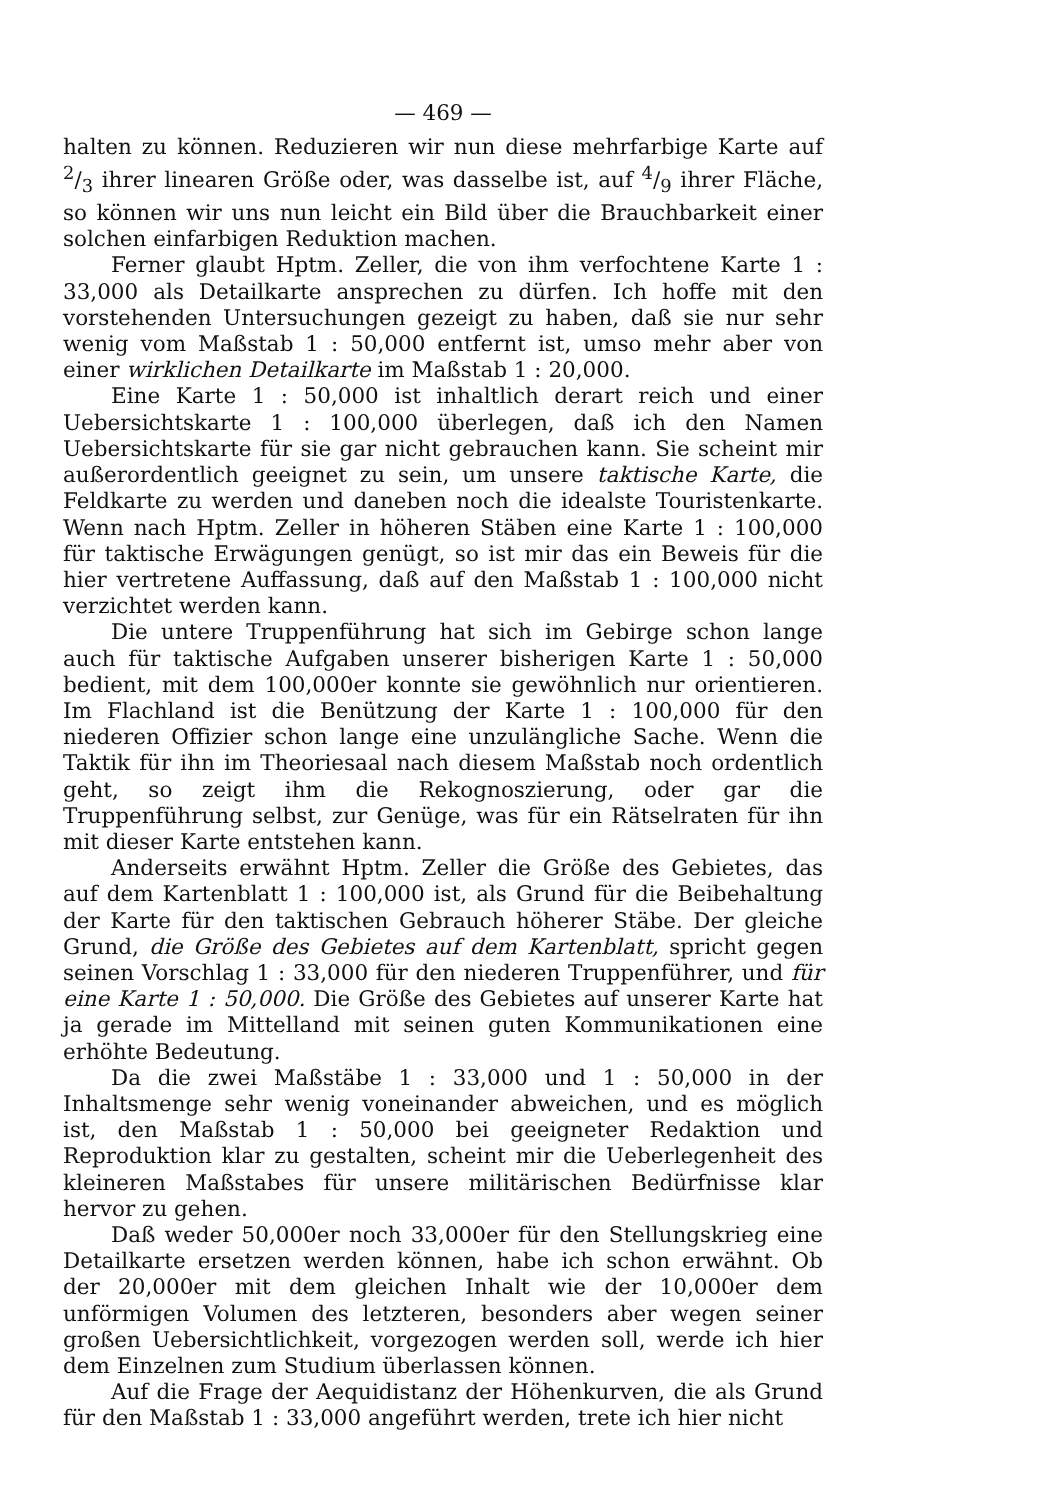— 469 —
halten zu können. Reduzieren wir nun diese mehrfarbige Karte auf 2/3 ihrer linearen Größe oder, was dasselbe ist, auf 4/9 ihrer Fläche, so können wir uns nun leicht ein Bild über die Brauchbarkeit einer solchen einfarbigen Reduktion machen.
Ferner glaubt Hptm. Zeller, die von ihm verfochtene Karte 1 : 33,000 als Detailkarte ansprechen zu dürfen. Ich hoffe mit den vorstehenden Untersuchungen gezeigt zu haben, daß sie nur sehr wenig vom Maßstab 1 : 50,000 entfernt ist, umso mehr aber von einer wirklichen Detailkarte im Maßstab 1 : 20,000.
Eine Karte 1 : 50,000 ist inhaltlich derart reich und einer Uebersichtskarte 1 : 100,000 überlegen, daß ich den Namen Uebersichtskarte für sie gar nicht gebrauchen kann. Sie scheint mir außerordentlich geeignet zu sein, um unsere taktische Karte, die Feldkarte zu werden und daneben noch die idealste Touristenkarte. Wenn nach Hptm. Zeller in höheren Stäben eine Karte 1 : 100,000 für taktische Erwägungen genügt, so ist mir das ein Beweis für die hier vertretene Auffassung, daß auf den Maßstab 1 : 100,000 nicht verzichtet werden kann.
Die untere Truppenführung hat sich im Gebirge schon lange auch für taktische Aufgaben unserer bisherigen Karte 1 : 50,000 bedient, mit dem 100,000er konnte sie gewöhnlich nur orientieren. Im Flachland ist die Benützung der Karte 1 : 100,000 für den niederen Offizier schon lange eine unzulängliche Sache. Wenn die Taktik für ihn im Theoriesaal nach diesem Maßstab noch ordentlich geht, so zeigt ihm die Rekognoszierung, oder gar die Truppenführung selbst, zur Genüge, was für ein Rätselraten für ihn mit dieser Karte entstehen kann.
Anderseits erwähnt Hptm. Zeller die Größe des Gebietes, das auf dem Kartenblatt 1 : 100,000 ist, als Grund für die Beibehaltung der Karte für den taktischen Gebrauch höherer Stäbe. Der gleiche Grund, die Größe des Gebietes auf dem Kartenblatt, spricht gegen seinen Vorschlag 1 : 33,000 für den niederen Truppenführer, und für eine Karte 1 : 50,000. Die Größe des Gebietes auf unserer Karte hat ja gerade im Mittelland mit seinen guten Kommunikationen eine erhöhte Bedeutung.
Da die zwei Maßstäbe 1 : 33,000 und 1 : 50,000 in der Inhaltsmenge sehr wenig voneinander abweichen, und es möglich ist, den Maßstab 1 : 50,000 bei geeigneter Redaktion und Reproduktion klar zu gestalten, scheint mir die Ueberlegenheit des kleineren Maßstabes für unsere militärischen Bedürfnisse klar hervor zu gehen.
Daß weder 50,000er noch 33,000er für den Stellungskrieg eine Detailkarte ersetzen werden können, habe ich schon erwähnt. Ob der 20,000er mit dem gleichen Inhalt wie der 10,000er dem unförmigen Volumen des letzteren, besonders aber wegen seiner großen Uebersichtlichkeit, vorgezogen werden soll, werde ich hier dem Einzelnen zum Studium überlassen können.
Auf die Frage der Aequidistanz der Höhenkurven, die als Grund für den Maßstab 1 : 33,000 angeführt werden, trete ich hier nicht